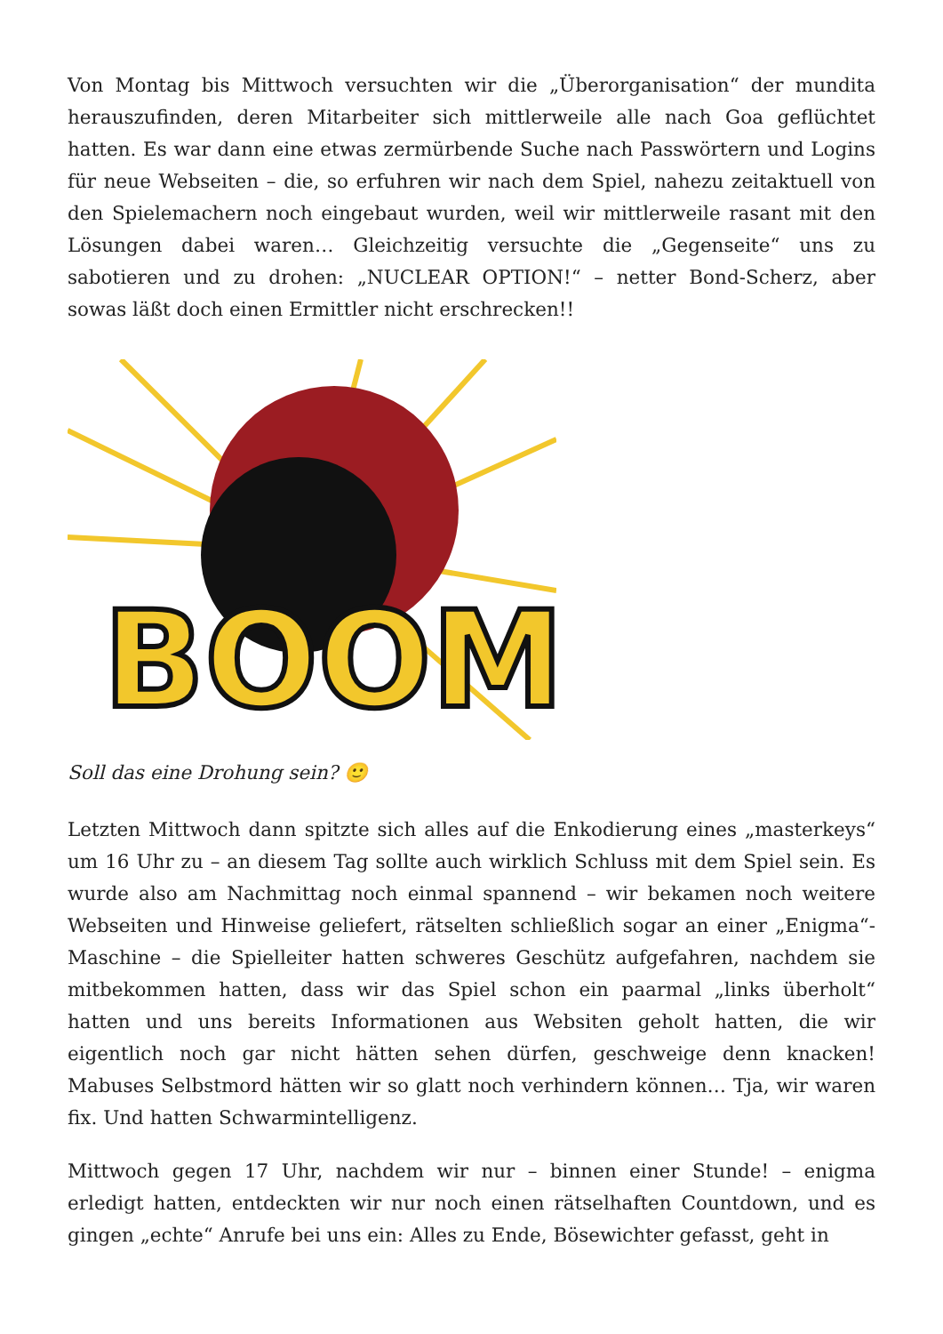Von Montag bis Mittwoch versuchten wir die „Überorganisation“ der mundita herauszufinden, deren Mitarbeiter sich mittlerweile alle nach Goa geflüchtet hatten. Es war dann eine etwas zermürbende Suche nach Passwörtern und Logins für neue Webseiten – die, so erfuhren wir nach dem Spiel, nahezu zeitaktuell von den Spielemachern noch eingebaut wurden, weil wir mittlerweile rasant mit den Lösungen dabei waren… Gleichzeitig versuchte die „Gegenseite“ uns zu sabotieren und zu drohen: „NUCLEAR OPTION!“ – netter Bond-Scherz, aber sowas läßt doch einen Ermittler nicht erschrecken!!
BOOM
Soll das eine Drohung sein? 🙂
Letzten Mittwoch dann spitzte sich alles auf die Enkodierung eines „masterkeys“ um 16 Uhr zu – an diesem Tag sollte auch wirklich Schluss mit dem Spiel sein. Es wurde also am Nachmittag noch einmal spannend – wir bekamen noch weitere Webseiten und Hinweise geliefert, rätselten schließlich sogar an einer „Enigma“-Maschine – die Spielleiter hatten schweres Geschütz aufgefahren, nachdem sie mitbekommen hatten, dass wir das Spiel schon ein paarmal „links überholt“ hatten und uns bereits Informationen aus Websiten geholt hatten, die wir eigentlich noch gar nicht hätten sehen dürfen, geschweige denn knacken! Mabuses Selbstmord hätten wir so glatt noch verhindern können… Tja, wir waren fix. Und hatten Schwarmintelligenz.
Mittwoch gegen 17 Uhr, nachdem wir nur – binnen einer Stunde! – enigma erledigt hatten, entdeckten wir nur noch einen rätselhaften Countdown, und es gingen „echte“ Anrufe bei uns ein: Alles zu Ende, Bösewichter gefasst, geht in